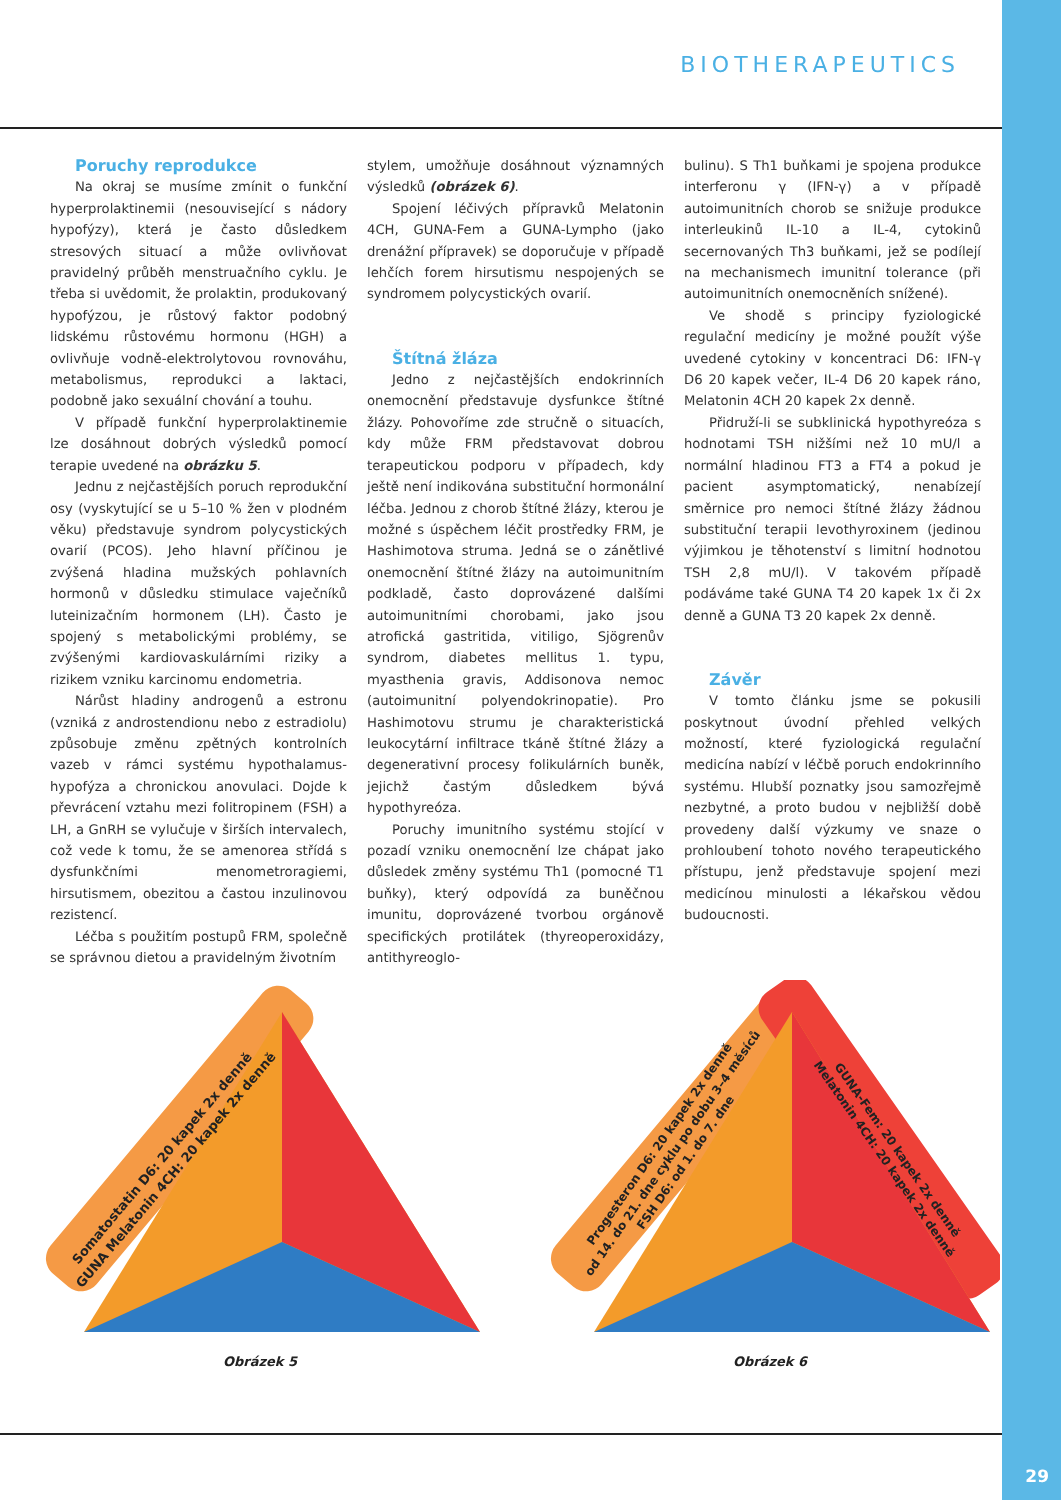BIOTHERAPEUTICS
Poruchy reprodukce
Na okraj se musíme zmínit o funkční hyperprolaktinemii (nesouvisející s nádory hypofýzy), která je často důsledkem stresových situací a může ovlivňovat pravidelný průběh menstruačního cyklu. Je třeba si uvědomit, že prolaktin, produkovaný hypofýzou, je růstový faktor podobný lidskému růstovému hormonu (HGH) a ovlivňuje vodně-elektrolytovou rovnováhu, metabolismus, reprodukci a laktaci, podobně jako sexuální chování a touhu.
V případě funkční hyperprolaktinemie lze dosáhnout dobrých výsledků pomocí terapie uvedené na obrázku 5.
Jednu z nejčastějších poruch reprodukční osy (vyskytující se u 5–10 % žen v plodném věku) představuje syndrom polycystických ovarií (PCOS). Jeho hlavní příčinou je zvýšená hladina mužských pohlavních hormonů v důsledku stimulace vaječníků luteinizačním hormonem (LH). Často je spojený s metabolickými problémy, se zvýšenými kardiovaskulárními riziky a rizikem vzniku karcinomu endometria.
Nárůst hladiny androgenů a estronu (vzniká z androstendionu nebo z estradiolu) způsobuje změnu zpětných kontrolních vazeb v rámci systému hypothalamus-hypofýza a chronickou anovulaci. Dojde k převrácení vztahu mezi folitropinem (FSH) a LH, a GnRH se vylučuje v širších intervalech, což vede k tomu, že se amenorea střídá s dysfunkčními menometroragiemi, hirsutismem, obezitou a častou inzulinovou rezistencí.
Léčba s použitím postupů FRM, společně se správnou dietou a pravidelným životním
stylem, umožňuje dosáhnout významných výsledků (obrázek 6).
Spojení léčivých přípravků Melatonin 4CH, GUNA-Fem a GUNA-Lympho (jako drenážní přípravek) se doporučuje v případě lehčích forem hirsutismu nespojených se syndromem polycystických ovarií.
Štítná žláza
Jedno z nejčastějších endokrinních onemocnění představuje dysfunkce štítné žlázy. Pohovoříme zde stručně o situacích, kdy může FRM představovat dobrou terapeutickou podporu v případech, kdy ještě není indikována substituční hormonální léčba. Jednou z chorob štítné žlázy, kterou je možné s úspěchem léčit prostředky FRM, je Hashimotova struma. Jedná se o zánětlivé onemocnění štítné žlázy na autoimunitním podkladě, často doprovázené dalšími autoimunitními chorobami, jako jsou atrofická gastritida, vitiligo, Sjögrenův syndrom, diabetes mellitus 1. typu, myasthenia gravis, Addisonova nemoc (autoimunitní polyendokrinopatie). Pro Hashimotovu strumu je charakteristická leukocytární infiltrace tkáně štítné žlázy a degenerativní procesy folikulárních buněk, jejichž častým důsledkem bývá hypothyreóza.
Poruchy imunitního systému stojící v pozadí vzniku onemocnění lze chápat jako důsledek změny systému Th1 (pomocné T1 buňky), který odpovídá za buněčnou imunitu, doprovázené tvorbou orgánově specifických protilátek (thyreoperoxidázy, antithyreoglo-
bulinu). S Th1 buňkami je spojena produkce interferonu γ (IFN-γ) a v případě autoimunitních chorob se snižuje produkce interleukinů IL-10 a IL-4, cytokinů secernovaných Th3 buňkami, jež se podílejí na mechanismech imunitní tolerance (při autoimunitních onemocněních snížené).
Ve shodě s principy fyziologické regulační medicíny je možné použít výše uvedené cytokiny v koncentraci D6: IFN-γ D6 20 kapek večer, IL-4 D6 20 kapek ráno, Melatonin 4CH 20 kapek 2x denně.
Přidruží-li se subklinická hypothyreóza s hodnotami TSH nižšími než 10 mU/l a normální hladinou FT3 a FT4 a pokud je pacient asymptomatický, nenabízejí směrnice pro nemoci štítné žlázy žádnou substituční terapii levothyroxinem (jedinou výjimkou je těhotenství s limitní hodnotou TSH 2,8 mU/l). V takovém případě podáváme také GUNA T4 20 kapek 1x či 2x denně a GUNA T3 20 kapek 2x denně.
Závěr
V tomto článku jsme se pokusili poskytnout úvodní přehled velkých možností, které fyziologická regulační medicína nabízí v léčbě poruch endokrinního systému. Hlubší poznatky jsou samozřejmě nezbytné, a proto budou v nejbližší době provedeny další výzkumy ve snaze o prohloubení tohoto nového terapeutického přístupu, jenž představuje spojení mezi medicínou minulosti a lékařskou vědou budoucnosti.
Somatostatin D6: 20 kapek 2x denně GUNA Melatonin 4CH: 20 kapek 2x denně
Obrázek 5
Progesteron D6: 20 kapek 2x denně od 14. do 21. dne cyklu po dobu 3–4 měsíců FSH D6: od 1. do 7. dne
GUNA-Fem: 20 kapek 2x denně Melatonin 4CH: 20 kapek 2x denně
Obrázek 6
29